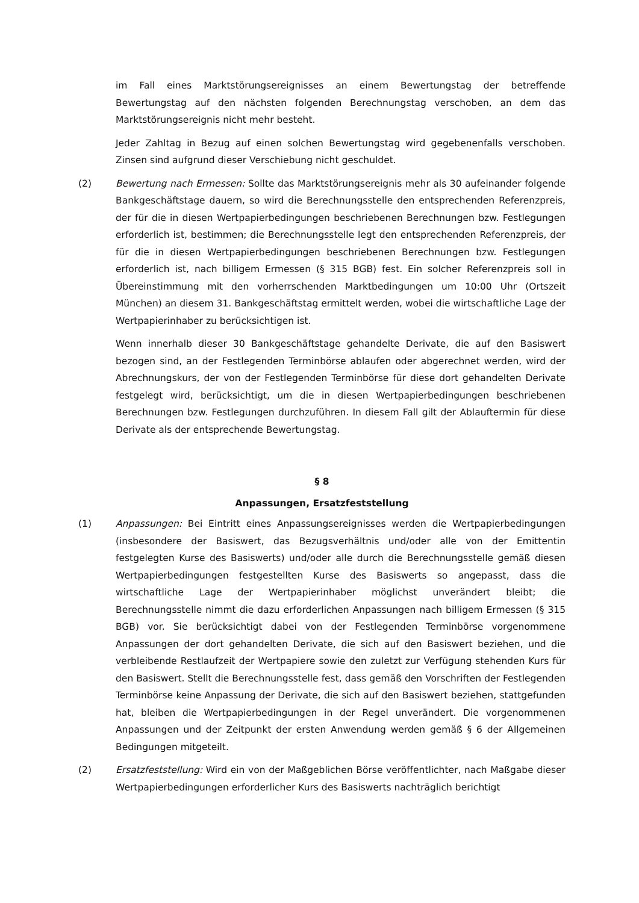im Fall eines Marktstörungsereignisses an einem Bewertungstag der betreffende Bewertungstag auf den nächsten folgenden Berechnungstag verschoben, an dem das Marktstörungsereignis nicht mehr besteht.
Jeder Zahltag in Bezug auf einen solchen Bewertungstag wird gegebenenfalls verschoben. Zinsen sind aufgrund dieser Verschiebung nicht geschuldet.
(2) Bewertung nach Ermessen: Sollte das Marktstörungsereignis mehr als 30 aufeinander folgende Bankgeschäftstage dauern, so wird die Berechnungsstelle den entsprechenden Referenzpreis, der für die in diesen Wertpapierbedingungen beschriebenen Berechnungen bzw. Festlegungen erforderlich ist, bestimmen; die Berechnungsstelle legt den entsprechenden Referenzpreis, der für die in diesen Wertpapierbedingungen beschriebenen Berechnungen bzw. Festlegungen erforderlich ist, nach billigem Ermessen (§ 315 BGB) fest. Ein solcher Referenzpreis soll in Übereinstimmung mit den vorherrschenden Marktbedingungen um 10:00 Uhr (Ortszeit München) an diesem 31. Bankgeschäftstag ermittelt werden, wobei die wirtschaftliche Lage der Wertpapierinhaber zu berücksichtigen ist.
Wenn innerhalb dieser 30 Bankgeschäftstage gehandelte Derivate, die auf den Basiswert bezogen sind, an der Festlegenden Terminbörse ablaufen oder abgerechnet werden, wird der Abrechnungskurs, der von der Festlegenden Terminbörse für diese dort gehandelten Derivate festgelegt wird, berücksichtigt, um die in diesen Wertpapierbedingungen beschriebenen Berechnungen bzw. Festlegungen durchzuführen. In diesem Fall gilt der Ablauftermin für diese Derivate als der entsprechende Bewertungstag.
§ 8
Anpassungen, Ersatzfeststellung
(1) Anpassungen: Bei Eintritt eines Anpassungsereignisses werden die Wertpapierbedingungen (insbesondere der Basiswert, das Bezugsverhältnis und/oder alle von der Emittentin festgelegten Kurse des Basiswerts) und/oder alle durch die Berechnungsstelle gemäß diesen Wertpapierbedingungen festgestellten Kurse des Basiswerts so angepasst, dass die wirtschaftliche Lage der Wertpapierinhaber möglichst unverändert bleibt; die Berechnungsstelle nimmt die dazu erforderlichen Anpassungen nach billigem Ermessen (§ 315 BGB) vor. Sie berücksichtigt dabei von der Festlegenden Terminbörse vorgenommene Anpassungen der dort gehandelten Derivate, die sich auf den Basiswert beziehen, und die verbleibende Restlaufzeit der Wertpapiere sowie den zuletzt zur Verfügung stehenden Kurs für den Basiswert. Stellt die Berechnungsstelle fest, dass gemäß den Vorschriften der Festlegenden Terminbörse keine Anpassung der Derivate, die sich auf den Basiswert beziehen, stattgefunden hat, bleiben die Wertpapierbedingungen in der Regel unverändert. Die vorgenommenen Anpassungen und der Zeitpunkt der ersten Anwendung werden gemäß § 6 der Allgemeinen Bedingungen mitgeteilt.
(2) Ersatzfeststellung: Wird ein von der Maßgeblichen Börse veröffentlichter, nach Maßgabe dieser Wertpapierbedingungen erforderlicher Kurs des Basiswerts nachträglich berichtigt